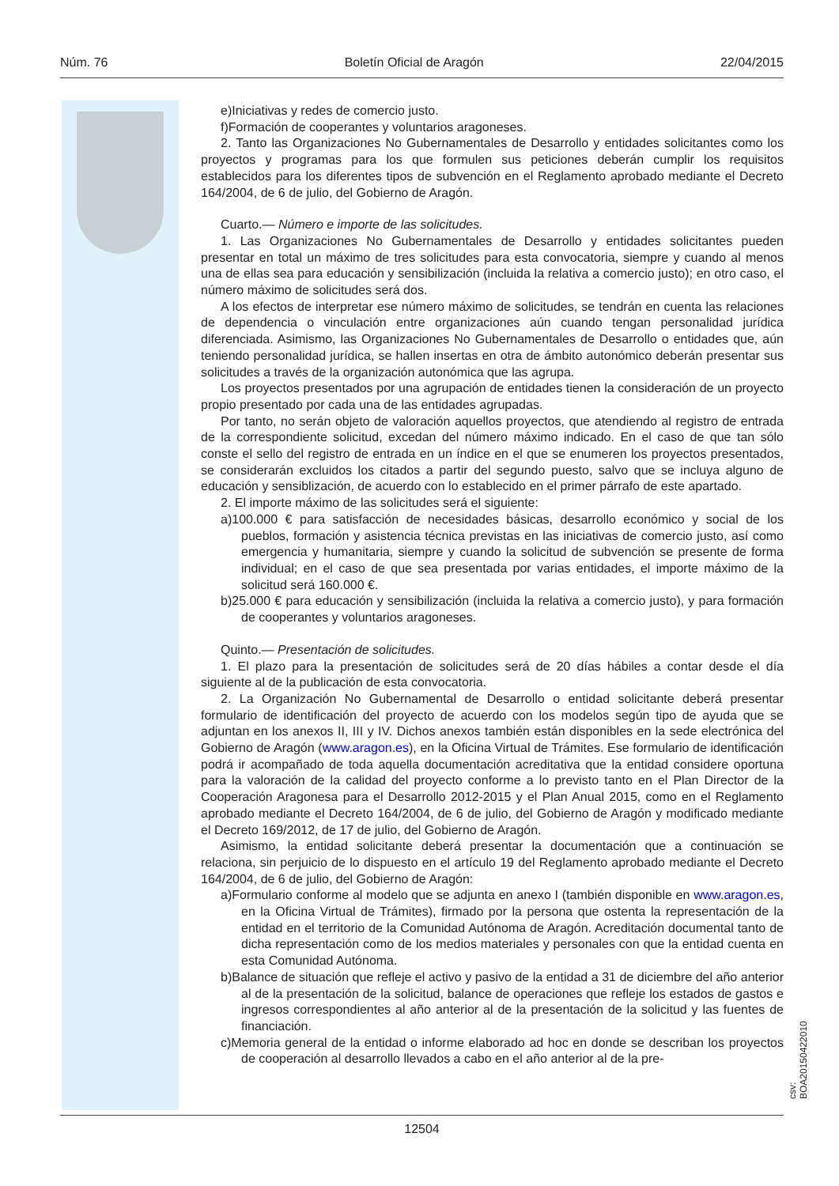Núm. 76 Boletín Oficial de Aragón 22/04/2015
e)Iniciativas y redes de comercio justo.
f)Formación de cooperantes y voluntarios aragoneses.
2. Tanto las Organizaciones No Gubernamentales de Desarrollo y entidades solicitantes como los proyectos y programas para los que formulen sus peticiones deberán cumplir los requisitos establecidos para los diferentes tipos de subvención en el Reglamento aprobado mediante el Decreto 164/2004, de 6 de julio, del Gobierno de Aragón.
Cuarto.— Número e importe de las solicitudes.
1. Las Organizaciones No Gubernamentales de Desarrollo y entidades solicitantes pueden presentar en total un máximo de tres solicitudes para esta convocatoria, siempre y cuando al menos una de ellas sea para educación y sensibilización (incluida la relativa a comercio justo); en otro caso, el número máximo de solicitudes será dos.
A los efectos de interpretar ese número máximo de solicitudes, se tendrán en cuenta las relaciones de dependencia o vinculación entre organizaciones aún cuando tengan personalidad jurídica diferenciada. Asimismo, las Organizaciones No Gubernamentales de Desarrollo o entidades que, aún teniendo personalidad jurídica, se hallen insertas en otra de ámbito autonómico deberán presentar sus solicitudes a través de la organización autonómica que las agrupa.
Los proyectos presentados por una agrupación de entidades tienen la consideración de un proyecto propio presentado por cada una de las entidades agrupadas.
Por tanto, no serán objeto de valoración aquellos proyectos, que atendiendo al registro de entrada de la correspondiente solicitud, excedan del número máximo indicado. En el caso de que tan sólo conste el sello del registro de entrada en un índice en el que se enumeren los proyectos presentados, se considerarán excluidos los citados a partir del segundo puesto, salvo que se incluya alguno de educación y sensiblización, de acuerdo con lo establecido en el primer párrafo de este apartado.
2. El importe máximo de las solicitudes será el siguiente:
a)100.000 € para satisfacción de necesidades básicas, desarrollo económico y social de los pueblos, formación y asistencia técnica previstas en las iniciativas de comercio justo, así como emergencia y humanitaria, siempre y cuando la solicitud de subvención se presente de forma individual; en el caso de que sea presentada por varias entidades, el importe máximo de la solicitud será 160.000 €.
b)25.000 € para educación y sensibilización (incluida la relativa a comercio justo), y para formación de cooperantes y voluntarios aragoneses.
Quinto.— Presentación de solicitudes.
1. El plazo para la presentación de solicitudes será de 20 días hábiles a contar desde el día siguiente al de la publicación de esta convocatoria.
2. La Organización No Gubernamental de Desarrollo o entidad solicitante deberá presentar formulario de identificación del proyecto de acuerdo con los modelos según tipo de ayuda que se adjuntan en los anexos II, III y IV. Dichos anexos también están disponibles en la sede electrónica del Gobierno de Aragón (www.aragon.es), en la Oficina Virtual de Trámites. Ese formulario de identificación podrá ir acompañado de toda aquella documentación acreditativa que la entidad considere oportuna para la valoración de la calidad del proyecto conforme a lo previsto tanto en el Plan Director de la Cooperación Aragonesa para el Desarrollo 2012-2015 y el Plan Anual 2015, como en el Reglamento aprobado mediante el Decreto 164/2004, de 6 de julio, del Gobierno de Aragón y modificado mediante el Decreto 169/2012, de 17 de julio, del Gobierno de Aragón.
Asimismo, la entidad solicitante deberá presentar la documentación que a continuación se relaciona, sin perjuicio de lo dispuesto en el artículo 19 del Reglamento aprobado mediante el Decreto 164/2004, de 6 de julio, del Gobierno de Aragón:
a)Formulario conforme al modelo que se adjunta en anexo I (también disponible en www.aragon.es, en la Oficina Virtual de Trámites), firmado por la persona que ostenta la representación de la entidad en el territorio de la Comunidad Autónoma de Aragón. Acreditación documental tanto de dicha representación como de los medios materiales y personales con que la entidad cuenta en esta Comunidad Autónoma.
b)Balance de situación que refleje el activo y pasivo de la entidad a 31 de diciembre del año anterior al de la presentación de la solicitud, balance de operaciones que refleje los estados de gastos e ingresos correspondientes al año anterior al de la presentación de la solicitud y las fuentes de financiación.
c)Memoria general de la entidad o informe elaborado ad hoc en donde se describan los proyectos de cooperación al desarrollo llevados a cabo en el año anterior al de la pre-
csv: BOA20150422010
12504